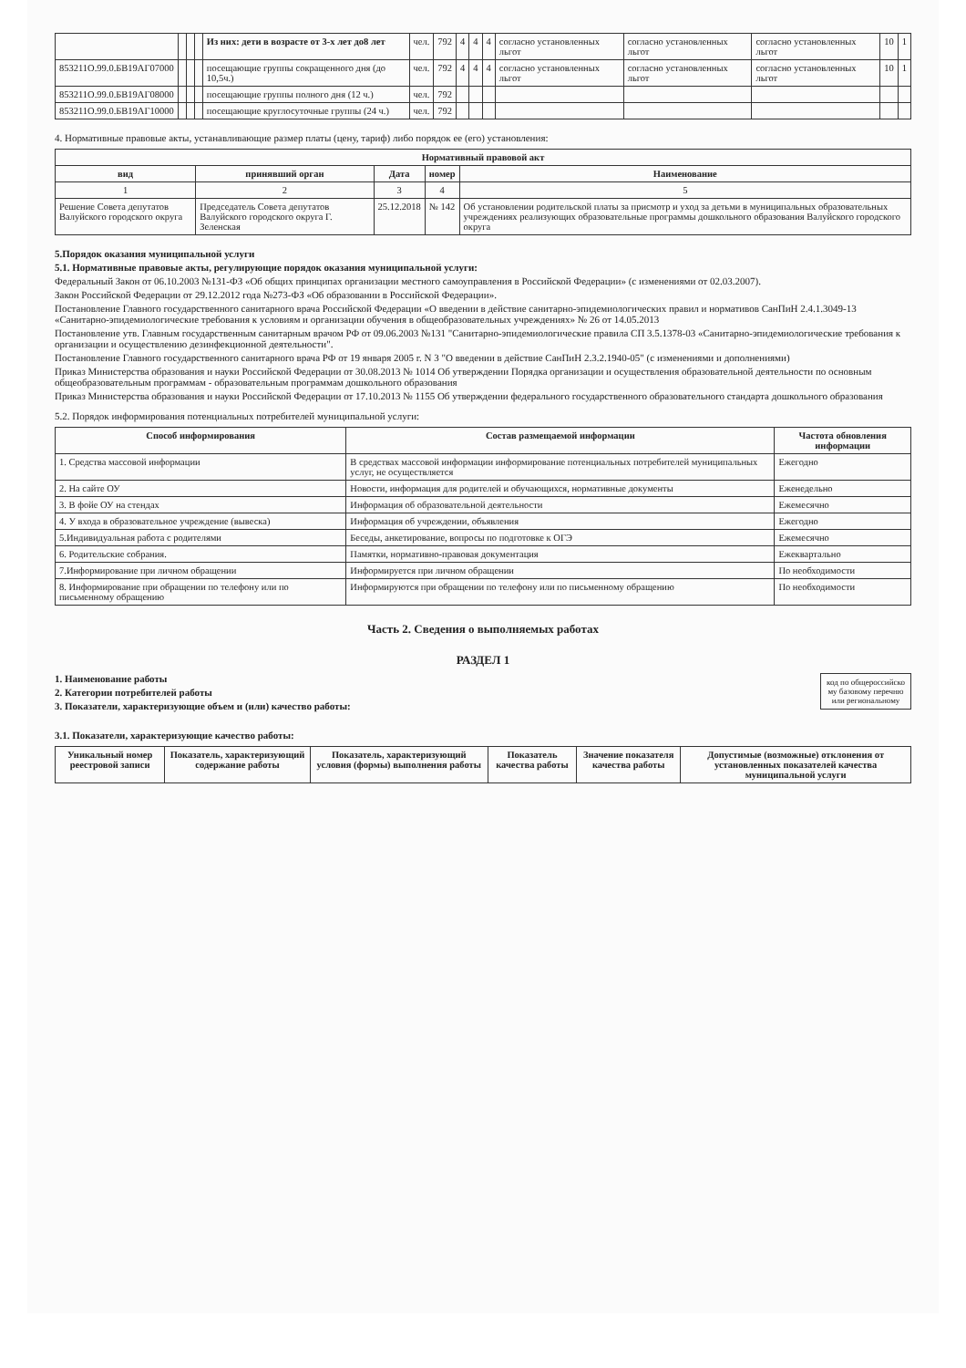| | | | | Из них: дети в возрасте от 3-х лет до8 лет | чел. | 792 | 4 | 4 | 4 | согласно установленных льгот | согласно установленных льгот | согласно установленных льгот | 10 | 1 |
| 853211О.99.0.БВ19АГ07000 | | | | посещающие группы сокращенного дня (до 10,5ч.) | чел. | 792 | 4 | 4 | 4 | согласно установленных льгот | согласно установленных льгот | согласно установленных льгот | 10 | 1 |
| 853211О.99.0.БВ19АГ08000 | | | | посещающие группы полного дня (12 ч.) | чел. | 792 | | | | | | | | |
| 853211О.99.0.БВ19АГ10000 | | | | посещающие круглосуточные группы (24 ч.) | чел. | 792 | | | | | | | | |
4. Нормативные правовые акты, устанавливающие размер платы (цену, тариф) либо порядок ее (его) установления:
| Нормативный правовой акт | | | | |
| --- | --- | --- | --- | --- |
| вид | принявший орган | Дата | номер | Наименование |
| 1 | 2 | 3 | 4 | 5 |
| Решение Совета депутатов Валуйского городского округа | Председатель Совета депутатов Валуйского городского округа Г. Зеленская | 25.12.2018 | № 142 | Об установлении родительской платы за присмотр и уход за детьми в муниципальных образовательных учреждениях реализующих образовательные программы дошкольного образования Валуйского городского округа |
5.Порядок оказания муниципальной услуги
5.1. Нормативные правовые акты, регулирующие порядок оказания муниципальной услуги:
Федеральный Закон от 06.10.2003 №131-ФЗ «Об общих принципах организации местного самоуправления в Российской Федерации» (с изменениями от 02.03.2007).
Закон Российской Федерации от 29.12.2012 года №273-ФЗ «Об образовании в Российской Федерации».
Постановление Главного государственного санитарного врача Российской Федерации «О введении в действие санитарно-эпидемиологических правил и нормативов СанПиН 2.4.1.3049-13 «Санитарно-эпидемиологические требования к условиям и организации обучения в общеобразовательных учреждениях» № 26 от 14.05.2013
Постановление утв. Главным государственным санитарным врачом РФ от 09.06.2003 №131 "Санитарно-эпидемиологические правила СП 3.5.1378-03 «Санитарно-эпидемиологические требования к организации и осуществлению дезинфекционной деятельности".
Постановление Главного государственного санитарного врача РФ от 19 января 2005 г. N 3 "О введении в действие СанПиН 2.3.2.1940-05" (с изменениями и дополнениями)
Приказ Министерства образования и науки Российской Федерации от 30.08.2013 № 1014 Об утверждении Порядка организации и осуществления образовательной деятельности по основным общеобразовательным программам - образовательным программам дошкольного образования
Приказ Министерства образования и науки Российской Федерации от 17.10.2013 № 1155 Об утверждении федерального государственного образовательного стандарта дошкольного образования
5.2. Порядок информирования потенциальных потребителей муниципальной услуги:
| Способ информирования | Состав размещаемой информации | Частота обновления информации |
| --- | --- | --- |
| 1. Средства массовой информации | В средствах массовой информации информирование потенциальных потребителей муниципальных услуг, не осуществляется | Ежегодно |
| 2. На сайте ОУ | Новости, информация для родителей и обучающихся, нормативные документы | Еженедельно |
| 3. В фойе ОУ на стендах | Информация об образовательной деятельности | Ежемесячно |
| 4. У входа в образовательное учреждение (вывеска) | Информация об учреждении, объявления | Ежегодно |
| 5.Индивидуальная работа с родителями | Беседы, анкетирование, вопросы по подготовке к ОГЭ | Ежемесячно |
| 6. Родительские собрания. | Памятки, нормативно-правовая документация | Ежеквартально |
| 7.Информирование при личном обращении | Информируется при личном обращении | По необходимости |
| 8. Информирование при обращении по телефону или по письменному обращению | Информируются при обращении по телефону или по письменному обращению | По необходимости |
Часть 2. Сведения о выполняемых работах
РАЗДЕЛ 1
код по общероссийско му базовому перечню или региональному
1. Наименование работы
2. Категории потребителей работы
3. Показатели, характеризующие объем и (или) качество работы:
3.1. Показатели, характеризующие качество работы:
| Уникальный номер реестровой записи | Показатель, характеризующий содержание работы | Показатель, характеризующий условия (формы) выполнения работы | Показатель качества работы | Значение показателя качества работы | Допустимые (возможные) отклонения от установленных показателей качества муниципальной услуги |
| --- | --- | --- | --- | --- | --- |